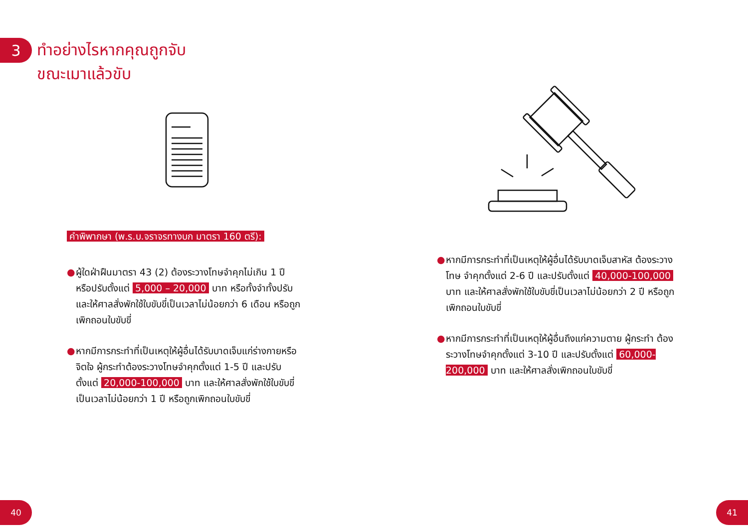3
ทำอย่างไรหากคุณถูกจับ
ขณะเมาแล้วขับ
คำพิพากษา (พ.ร.บ.จราจรทางบก มาตรา 160 ตรี):
● ผู้ใดฝ่าฝืนมาตรา 43 (2) ต้องระวางโทษจำคุกไม่เกิน 1 ปี หรือปรับตั้งแต่ 5,000 – 20,000 บาท หรือทั้งจำทั้งปรับ และให้ศาลสั่งพักใช้ใบขับขี่เป็นเวลาไม่น้อยกว่า 6 เดือน หรือถูกเพิกถอนใบขับขี่
● หากมีการกระทำที่เป็นเหตุให้ผู้อื่นได้รับบาดเจ็บแก่ร่างกายหรือจิตใจ ผู้กระทำต้องระวางโทษจำคุกตั้งแต่ 1-5 ปี และปรับตั้งแต่ 20,000-100,000 บาท และให้ศาลสั่งพักใช้ใบขับขี่เป็นเวลาไม่น้อยกว่า 1 ปี หรือถูกเพิกถอนใบขับขี่
● หากมีการกระทำที่เป็นเหตุให้ผู้อื่นได้รับบาดเจ็บสาหัส ต้องระวางโทษ จำคุกตั้งแต่ 2-6 ปี และปรับตั้งแต่ 40,000-100,000 บาท และให้ศาลสั่งพักใช้ใบขับขี่เป็นเวลาไม่น้อยกว่า 2 ปี หรือถูกเพิกถอนใบขับขี่
● หากมีการกระทำที่เป็นเหตุให้ผู้อื่นถึงแก่ความตาย ผู้กระทำ ต้องระวางโทษจำคุกตั้งแต่ 3-10 ปี และปรับตั้งแต่ 60,000-200,000 บาท และให้ศาลสั่งเพิกถอนใบขับขี่
40 41